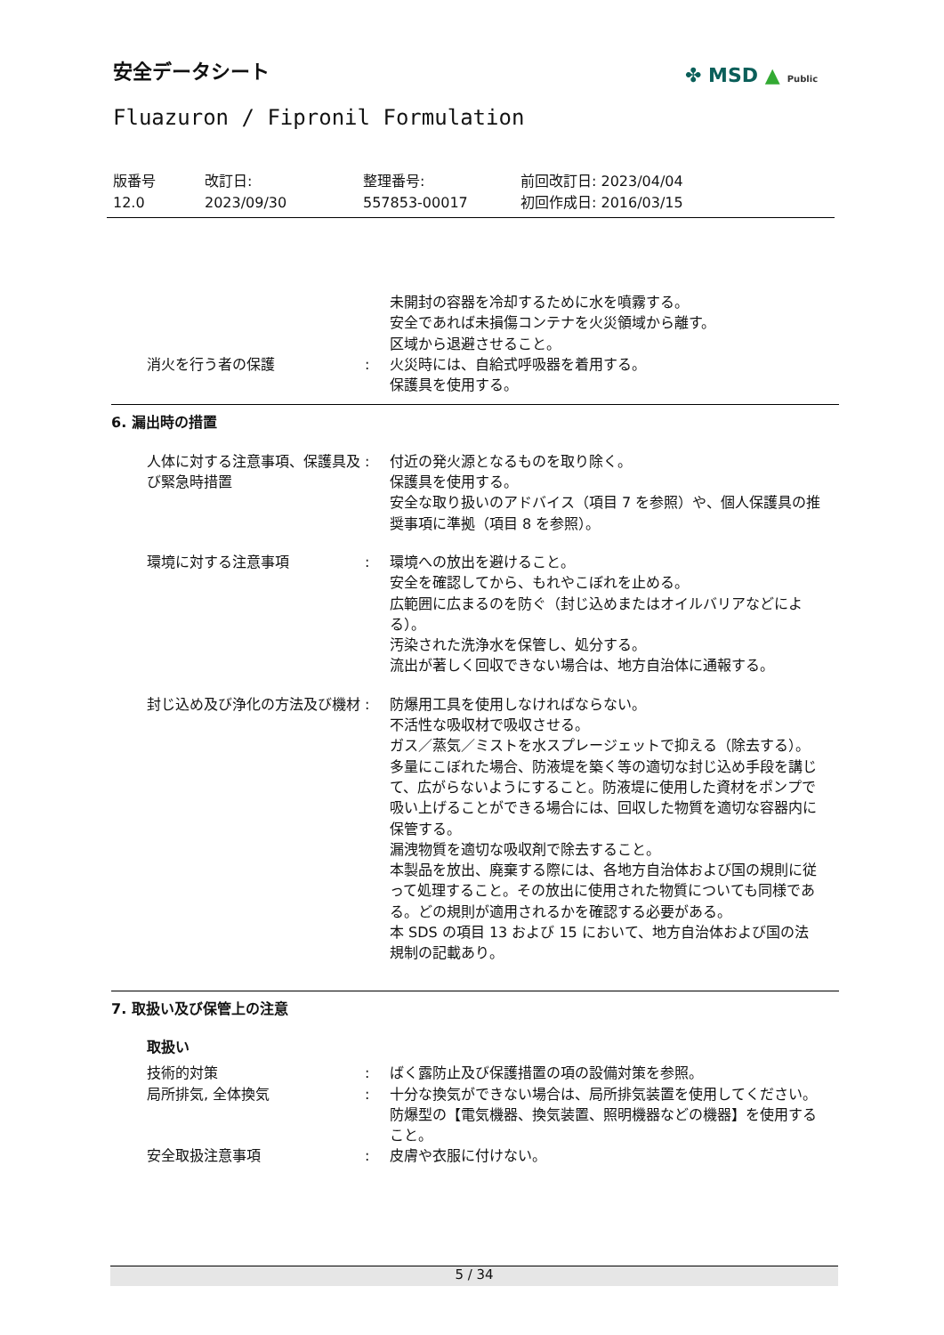安全データシート ✤ MSD ▲ Public
Fluazuron / Fipronil Formulation
版番号
12.0
改訂日:
2023/09/30
整理番号:
557853-00017
前回改訂日: 2023/04/04
初回作成日: 2016/03/15
未開封の容器を冷却するために水を噴霧する。
安全であれば未損傷コンテナを火災領域から離す。
区域から退避させること。
消火を行う者の保護 : 火災時には、自給式呼吸器を着用する。
保護具を使用する。
6. 漏出時の措置
人体に対する注意事項、保護具及び緊急時措置
: 付近の発火源となるものを取り除く。
保護具を使用する。
安全な取り扱いのアドバイス（項目 7 を参照）や、個人保護具の推奨事項に準拠（項目 8 を参照）。
環境に対する注意事項 : 環境への放出を避けること。
安全を確認してから、もれやこぼれを止める。
広範囲に広まるのを防ぐ（封じ込めまたはオイルバリアなどによる）。
汚染された洗浄水を保管し、処分する。
流出が著しく回収できない場合は、地方自治体に通報する。
封じ込め及び浄化の方法及び機材 : 防爆用工具を使用しなければならない。
不活性な吸収材で吸収させる。
ガス／蒸気／ミストを水スプレージェットで抑える（除去する）。
多量にこぼれた場合、防液堤を築く等の適切な封じ込め手段を講じて、広がらないようにすること。防液堤に使用した資材をポンプで吸い上げることができる場合には、回収した物質を適切な容器内に保管する。
漏洩物質を適切な吸収剤で除去すること。
本製品を放出、廃棄する際には、各地方自治体および国の規則に従って処理すること。その放出に使用された物質についても同様である。どの規則が適用されるかを確認する必要がある。
本 SDS の項目 13 および 15 において、地方自治体および国の法規制の記載あり。
7. 取扱い及び保管上の注意
取扱い
技術的対策 : ばく露防止及び保護措置の項の設備対策を参照。
局所排気, 全体換気 : 十分な換気ができない場合は、局所排気装置を使用してください。
防爆型の【電気機器、換気装置、照明機器などの機器】を使用すること。
安全取扱注意事項 : 皮膚や衣服に付けない。
5 / 34